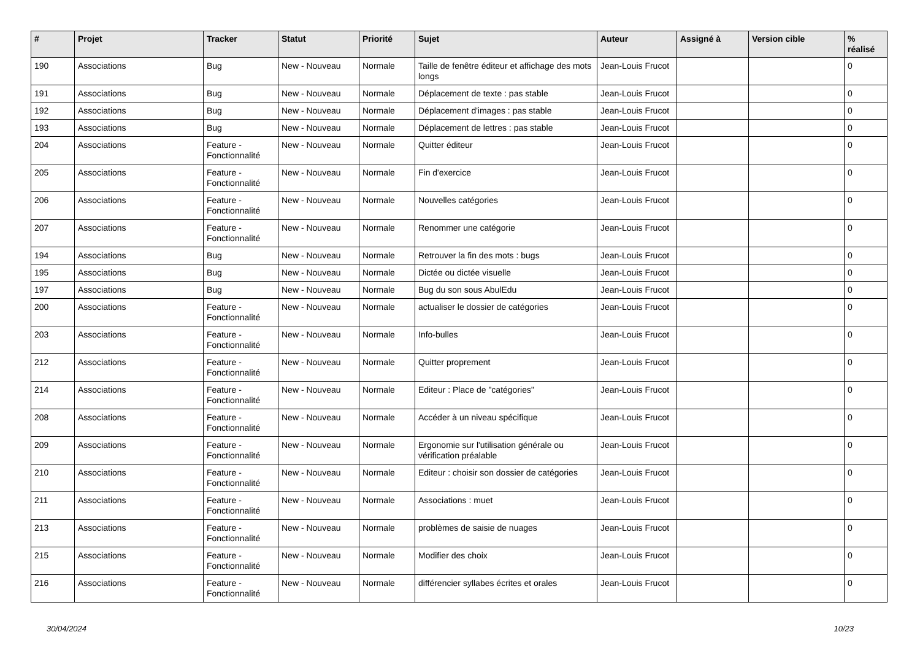| # | Projet | Tracker | Statut | Priorité | Sujet | Auteur | Assigné à | Version cible | % réalisé |
| --- | --- | --- | --- | --- | --- | --- | --- | --- | --- |
| 190 | Associations | Bug | New - Nouveau | Normale | Taille de fenêtre éditeur et affichage des mots longs | Jean-Louis Frucot | | | 0 |
| 191 | Associations | Bug | New - Nouveau | Normale | Déplacement de texte : pas stable | Jean-Louis Frucot | | | 0 |
| 192 | Associations | Bug | New - Nouveau | Normale | Déplacement d'images : pas stable | Jean-Louis Frucot | | | 0 |
| 193 | Associations | Bug | New - Nouveau | Normale | Déplacement de lettres : pas stable | Jean-Louis Frucot | | | 0 |
| 204 | Associations | Feature - Fonctionnalité | New - Nouveau | Normale | Quitter éditeur | Jean-Louis Frucot | | | 0 |
| 205 | Associations | Feature - Fonctionnalité | New - Nouveau | Normale | Fin d'exercice | Jean-Louis Frucot | | | 0 |
| 206 | Associations | Feature - Fonctionnalité | New - Nouveau | Normale | Nouvelles catégories | Jean-Louis Frucot | | | 0 |
| 207 | Associations | Feature - Fonctionnalité | New - Nouveau | Normale | Renommer une catégorie | Jean-Louis Frucot | | | 0 |
| 194 | Associations | Bug | New - Nouveau | Normale | Retrouver la fin des mots : bugs | Jean-Louis Frucot | | | 0 |
| 195 | Associations | Bug | New - Nouveau | Normale | Dictée ou dictée visuelle | Jean-Louis Frucot | | | 0 |
| 197 | Associations | Bug | New - Nouveau | Normale | Bug du son sous AbulEdu | Jean-Louis Frucot | | | 0 |
| 200 | Associations | Feature - Fonctionnalité | New - Nouveau | Normale | actualiser le dossier de catégories | Jean-Louis Frucot | | | 0 |
| 203 | Associations | Feature - Fonctionnalité | New - Nouveau | Normale | Info-bulles | Jean-Louis Frucot | | | 0 |
| 212 | Associations | Feature - Fonctionnalité | New - Nouveau | Normale | Quitter proprement | Jean-Louis Frucot | | | 0 |
| 214 | Associations | Feature - Fonctionnalité | New - Nouveau | Normale | Editeur : Place de "catégories" | Jean-Louis Frucot | | | 0 |
| 208 | Associations | Feature - Fonctionnalité | New - Nouveau | Normale | Accéder à un niveau spécifique | Jean-Louis Frucot | | | 0 |
| 209 | Associations | Feature - Fonctionnalité | New - Nouveau | Normale | Ergonomie sur l'utilisation générale ou vérification préalable | Jean-Louis Frucot | | | 0 |
| 210 | Associations | Feature - Fonctionnalité | New - Nouveau | Normale | Editeur : choisir son dossier de catégories | Jean-Louis Frucot | | | 0 |
| 211 | Associations | Feature - Fonctionnalité | New - Nouveau | Normale | Associations : muet | Jean-Louis Frucot | | | 0 |
| 213 | Associations | Feature - Fonctionnalité | New - Nouveau | Normale | problèmes de saisie de nuages | Jean-Louis Frucot | | | 0 |
| 215 | Associations | Feature - Fonctionnalité | New - Nouveau | Normale | Modifier des choix | Jean-Louis Frucot | | | 0 |
| 216 | Associations | Feature - Fonctionnalité | New - Nouveau | Normale | différencier syllabes écrites et orales | Jean-Louis Frucot | | | 0 |
30/04/2024 10/23